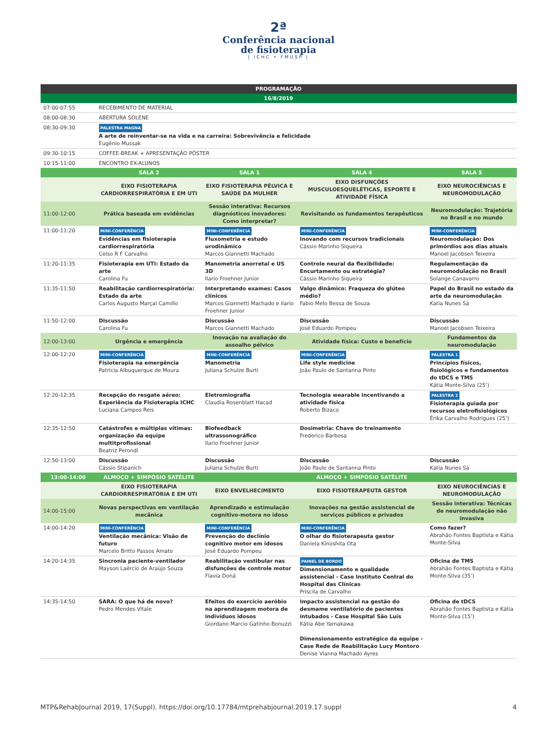2ª
Conferência nacional
de fisioterapia
| ICHC • FMUSP |
| PROGRAMAÇÃO | | | | |
| --- | --- | --- | --- | --- |
| 16/8/2019 | | | | |
| 07:00-07:55 | RECEBIMENTO DE MATERIAL | | | |
| 08:00-08:30 | ABERTURA SOLENE | | | |
| 08:30-09:30 | PALESTRA MAGNA A arte de reinventar-se na vida e na carreira: Sobrevivência e felicidade Eugênio Mussak | | | |
| 09:30-10:15 | COFFEE-BREAK + APRESENTAÇÃO PÔSTER | | | |
| 10:15-11:00 | ENCONTRO EX-ALUNOS | | | |
| | SALA 2 | SALA 1 | SALA 4 | SALA 5 |
| | EIXO FISIOTERAPIA CARDIORRESPIRATÓRIA E EM UTI | EIXO FISIOTERAPIA PÉLVICA E SAÚDE DA MULHER | EIXO DISFUNÇÕES MUSCULOESQUELÉTICAS, ESPORTE E ATIVIDADE FÍSICA | EIXO NEUROCIÊNCIAS E NEUROMODULAÇÃO |
| 11:00-12:00 | Prática baseada em evidências | Sessão interativa: Recursos diagnósticos inovadores: Como interpretar? | Revisitando os fundamentos terapêuticos | Neuromodulação: Trajetória no Brasil e no mundo |
| 11:00-11:20 | MINI-CONFERÊNCIA Evidências em fisioterapia cardiorrespiratória Celso R F Carvalho | MINI-CONFERÊNCIA Fluxometria e estudo urodinâmico Marcos Giannetti Machado | MINI-CONFERÊNCIA Inovando com recursos tradicionais Cássio Marinho Siqueira | MINI-CONFERÊNCIA Neuromodulação: Dos primórdios aos dias atuais Manoel Jacobsen Teixeira |
| 11:20-11:35 | Fisioterapia em UTI: Estado da arte Carolina Fu | Manometria anorretal e US 3D Ilario Froehner Junior | Controle neural da flexibilidade: Encurtamento ou estratégia? Cássio Marinho Siqueira | Regulamentação da neuromodulação no Brasil Solange Canavarro |
| 11:35-11:50 | Reabilitação cardiorrespiratória: Estado da arte Carlos Augusto Marçal Camillo | Interpretando exames: Casos clínicos Marcos Giannetti Machado e Ilario Froehner Junior | Valgo dinâmico: Fraqueza do glúteo médio? Fabio Melo Bessa de Souza | Papel do Brasil no estado da arte da neuromodulação Katia Nunes Sá |
| 11:50-12:00 | Discussão Carolina Fu | Discussão Marcos Giannetti Machado | Discussão José Eduardo Pompeu | Discussão Manoel Jacobsen Teixeira |
| 12:00-13:00 | Urgência e emergência | Inovação na avaliação do assoalho pélvico | Atividade física: Custo e benefício | Fundamentos da neuromodulação |
| 12:00-12:20 | MINI-CONFERÊNCIA Fisioterapia na emergência Patrícia Albuquerque de Moura | MINI-CONFERÊNCIA Manometria Juliana Schulze Burti | MINI-CONFERÊNCIA Life style medicine João Paulo de Santanna Pinto | PALESTRA 1 Princípios físicos, fisiológicos e fundamentos do tDCS e TMS Kátia Monte-Silva (25’) |
| 12:20-12:35 | Recepção do resgate aéreo: Experiência da Fisioterapia ICHC Luciana Campos Reis | Eletromiografia Claudia Rosenblatt Hacad | Tecnologia wearable incentivando a atividade física Roberto Bizaco | PALESTRA 2 Fisioterapia guiada por recursos eletrofisiológicos Érika Carvalho Rodrigues (25’) |
| 12:35-12:50 | Catástrofes e múltiplas vítimas: organização da equipe multitprofissional Beatriz Perondi | Biofeedback ultrassonográfico Ilario Froehner Junior | Dosimetria: Chave do treinamento Frederico Barbosa | |
| 12:50-13:00 | Discussão Cássio Stipanich | Discussão Juliana Schulze Burti | Discussão João Paulo de Santanna Pinto | Discussão Katia Nunes Sá |
| 13:00-14:00 | ALMOÇO + SIMPÓSIO SATÉLITE | | ALMOÇO + SIMPÓSIO SATÉLITE | |
| | EIXO FISIOTERAPIA CARDIORRESPIRATÓRIA E EM UTI | EIXO ENVELHECIMENTO | EIXO FISIOTERAPEUTA GESTOR | EIXO NEUROCIÊNCIAS E NEUROMODULAÇÃO |
| 14:00-15:00 | Novas perspectivas em ventilação mecânica | Aprendizado e estimulação cognitivo-motora no idoso | Inovações na gestão assistencial de serviços públicos e privados | Sessão interativa: Técnicas de neuromodulação não invasiva |
| 14:00-14:20 | MINI-CONFERÊNCIA Ventilação mecânica: Visão de futuro Marcelo Britto Passos Amato | MINI-CONFERÊNCIA Prevenção do declínio cognitivo motor em idosos José Eduardo Pompeu | MINI-CONFERÊNCIA O olhar do fisioterapeuta gestor Daniela Kinoshita Ota | Como fazer? Abrahão Fontes Baptista e Kátia Monte-Silva |
| 14:20-14:35 | Sincronia paciente-ventilador Mayson Laércio de Araújo Souza | Reabilitação vestibular nas disfunções de controle motor Flavia Doná | PAINEL DE BORDO Dimensionamento e qualidade assistencial - Case Instituto Central do Hospital das Clínicas Priscila de Carvalho | Oficina de TMS Abrahão Fontes Baptista e Kátia Monte-Silva (35’) |
| 14:35-14:50 | SARA: O que há de novo? Pedro Mendes Vitale | Efeitos do exercício aeróbio na aprendizagem motora de indivíduos idosos Giordano Marcio Gatinho Bonuzzi | Impacto assistencial na gestão do desmame ventilatório de pacientes intubados - Case Hospital São Luís Kátia Abe Yamakawa Dimensionamento estratégico da equipe - Case Rede de Reabilitação Lucy Montoro Denise Vianna Machado Ayres | Oficina de tDCS Abrahão Fontes Baptista e Kátia Monte-Silva (15’) |
MTP&RehabJournal 2019, 17(Suppl). https://doi.org/10.17784/mtprehabjournal.2019.17.suppl 4